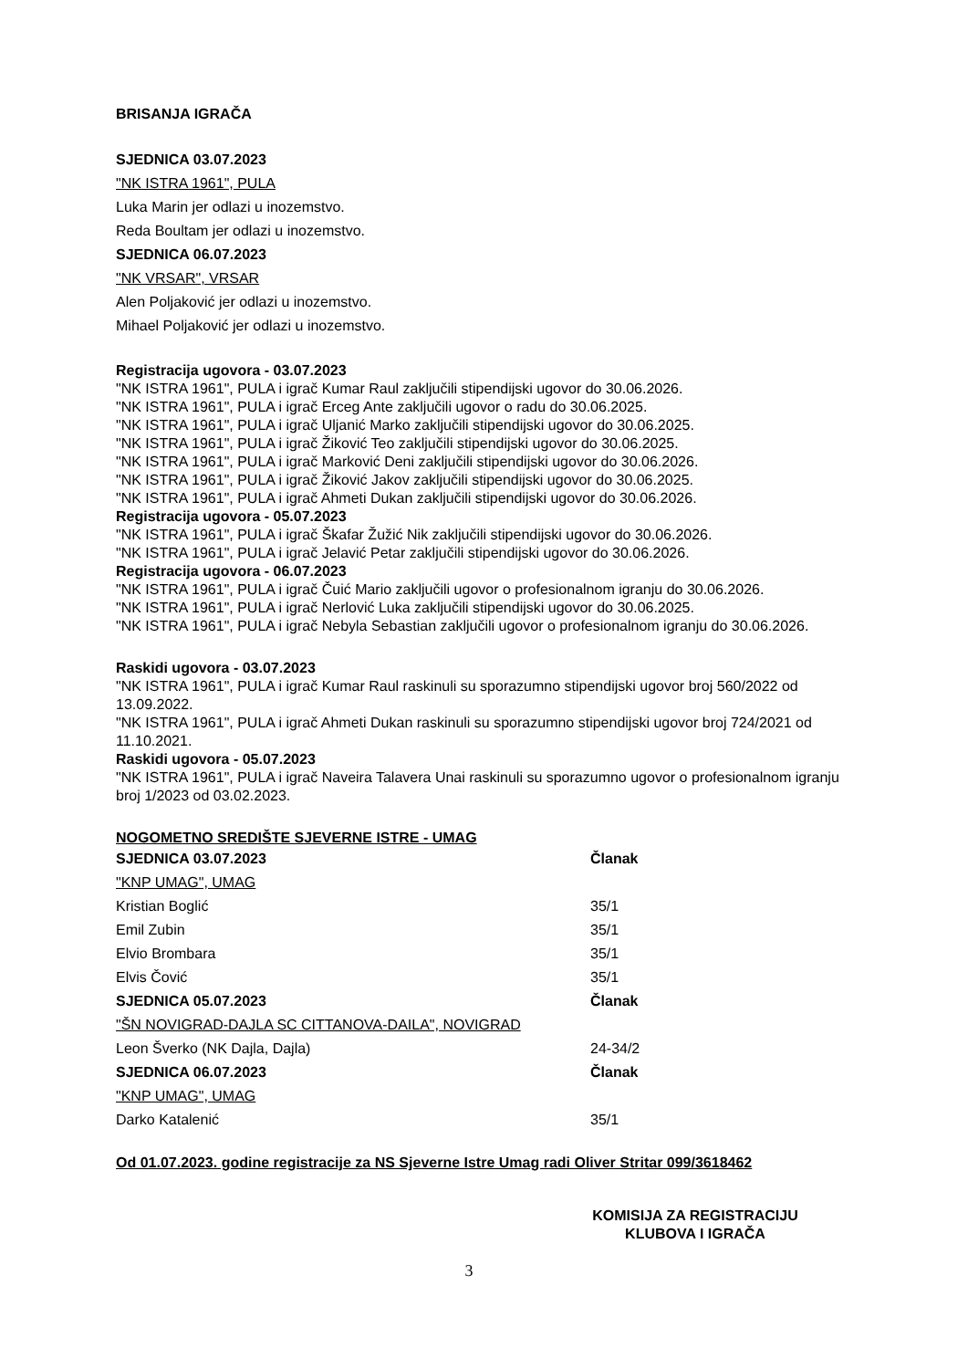BRISANJA IGRAČA
SJEDNICA 03.07.2023
"NK ISTRA 1961", PULA
Luka Marin jer odlazi u inozemstvo.
Reda Boultam jer odlazi u inozemstvo.
SJEDNICA 06.07.2023
"NK VRSAR", VRSAR
Alen Poljaković jer odlazi u inozemstvo.
Mihael Poljaković jer odlazi u inozemstvo.
Registracija ugovora - 03.07.2023
"NK ISTRA 1961", PULA i igrač Kumar Raul zaključili stipendijski ugovor do 30.06.2026.
"NK ISTRA 1961", PULA i igrač Erceg Ante zaključili ugovor o radu do 30.06.2025.
"NK ISTRA 1961", PULA i igrač Uljanić Marko zaključili stipendijski ugovor do 30.06.2025.
"NK ISTRA 1961", PULA i igrač Žiković Teo zaključili stipendijski ugovor do 30.06.2025.
"NK ISTRA 1961", PULA i igrač Marković Deni zaključili stipendijski ugovor do 30.06.2026.
"NK ISTRA 1961", PULA i igrač Žiković Jakov zaključili stipendijski ugovor do 30.06.2025.
"NK ISTRA 1961", PULA i igrač Ahmeti Dukan zaključili stipendijski ugovor do 30.06.2026.
Registracija ugovora - 05.07.2023
"NK ISTRA 1961", PULA i igrač Škafar Žužić Nik zaključili stipendijski ugovor do 30.06.2026.
"NK ISTRA 1961", PULA i igrač Jelavić Petar zaključili stipendijski ugovor do 30.06.2026.
Registracija ugovora - 06.07.2023
"NK ISTRA 1961", PULA i igrač Čuić Mario zaključili ugovor o profesionalnom igranju do 30.06.2026.
"NK ISTRA 1961", PULA i igrač Nerlović Luka zaključili stipendijski ugovor do 30.06.2025.
"NK ISTRA 1961", PULA i igrač Nebyla Sebastian zaključili ugovor o profesionalnom igranju do 30.06.2026.
Raskidi ugovora - 03.07.2023
"NK ISTRA 1961", PULA i igrač Kumar Raul raskinuli su sporazumno stipendijski ugovor broj 560/2022 od 13.09.2022.
"NK ISTRA 1961", PULA i igrač Ahmeti Dukan raskinuli su sporazumno stipendijski ugovor broj 724/2021 od 11.10.2021.
Raskidi ugovora - 05.07.2023
"NK ISTRA 1961", PULA i igrač Naveira Talavera Unai raskinuli su sporazumno ugovor o profesionalnom igranju broj 1/2023 od 03.02.2023.
NOGOMETNO SREDIŠTE SJEVERNE ISTRE - UMAG
| SJEDNICA 03.07.2023 | Članak |
| "KNP UMAG", UMAG | |
| Kristian Boglić | 35/1 |
| Emil Zubin | 35/1 |
| Elvio Brombara | 35/1 |
| Elvis Čović | 35/1 |
| SJEDNICA 05.07.2023 | Članak |
| "ŠN NOVIGRAD-DAJLA SC CITTANOVA-DAILA", NOVIGRAD | |
| Leon Šverko (NK Dajla, Dajla) | 24-34/2 |
| SJEDNICA 06.07.2023 | Članak |
| "KNP UMAG", UMAG | |
| Darko Katalenić | 35/1 |
Od 01.07.2023. godine registracije za NS Sjeverne Istre Umag radi Oliver Stritar 099/3618462
KOMISIJA ZA REGISTRACIJU
KLUBOVA I IGRAČA
3